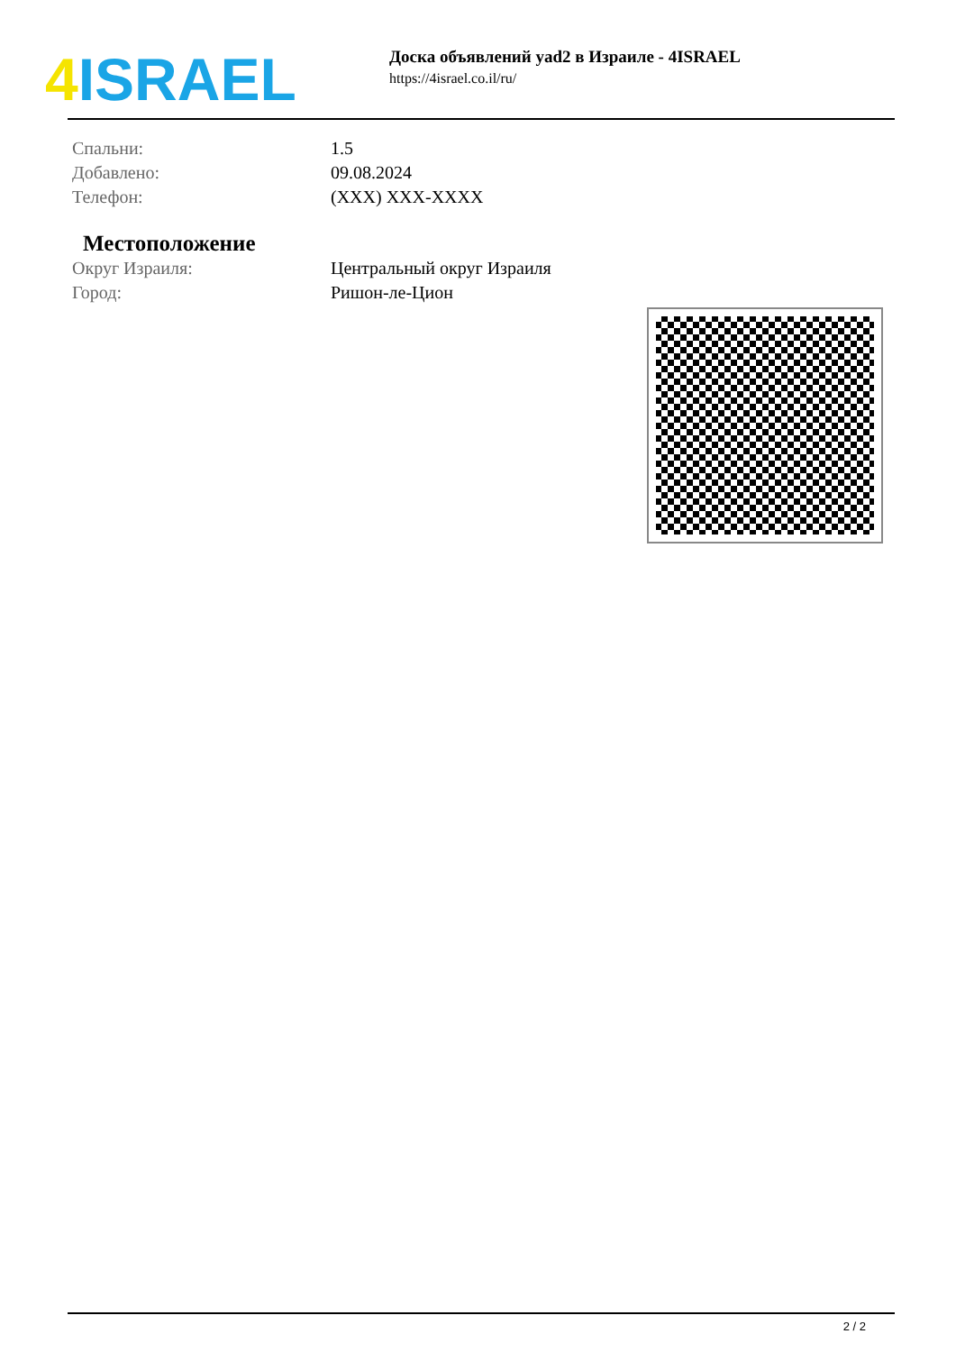4 ISRAEL
Доска объявлений yad2 в Израиле - 4ISRAEL
https://4israel.co.il/ru/
| Спальни: | 1.5 |
| Добавлено: | 09.08.2024 |
| Телефон: | (XXX) XXX-XXXX |
Местоположение
| Округ Израиля: | Центральный округ Израиля |
| Город: | Ришон-ле-Цион |
2 / 2